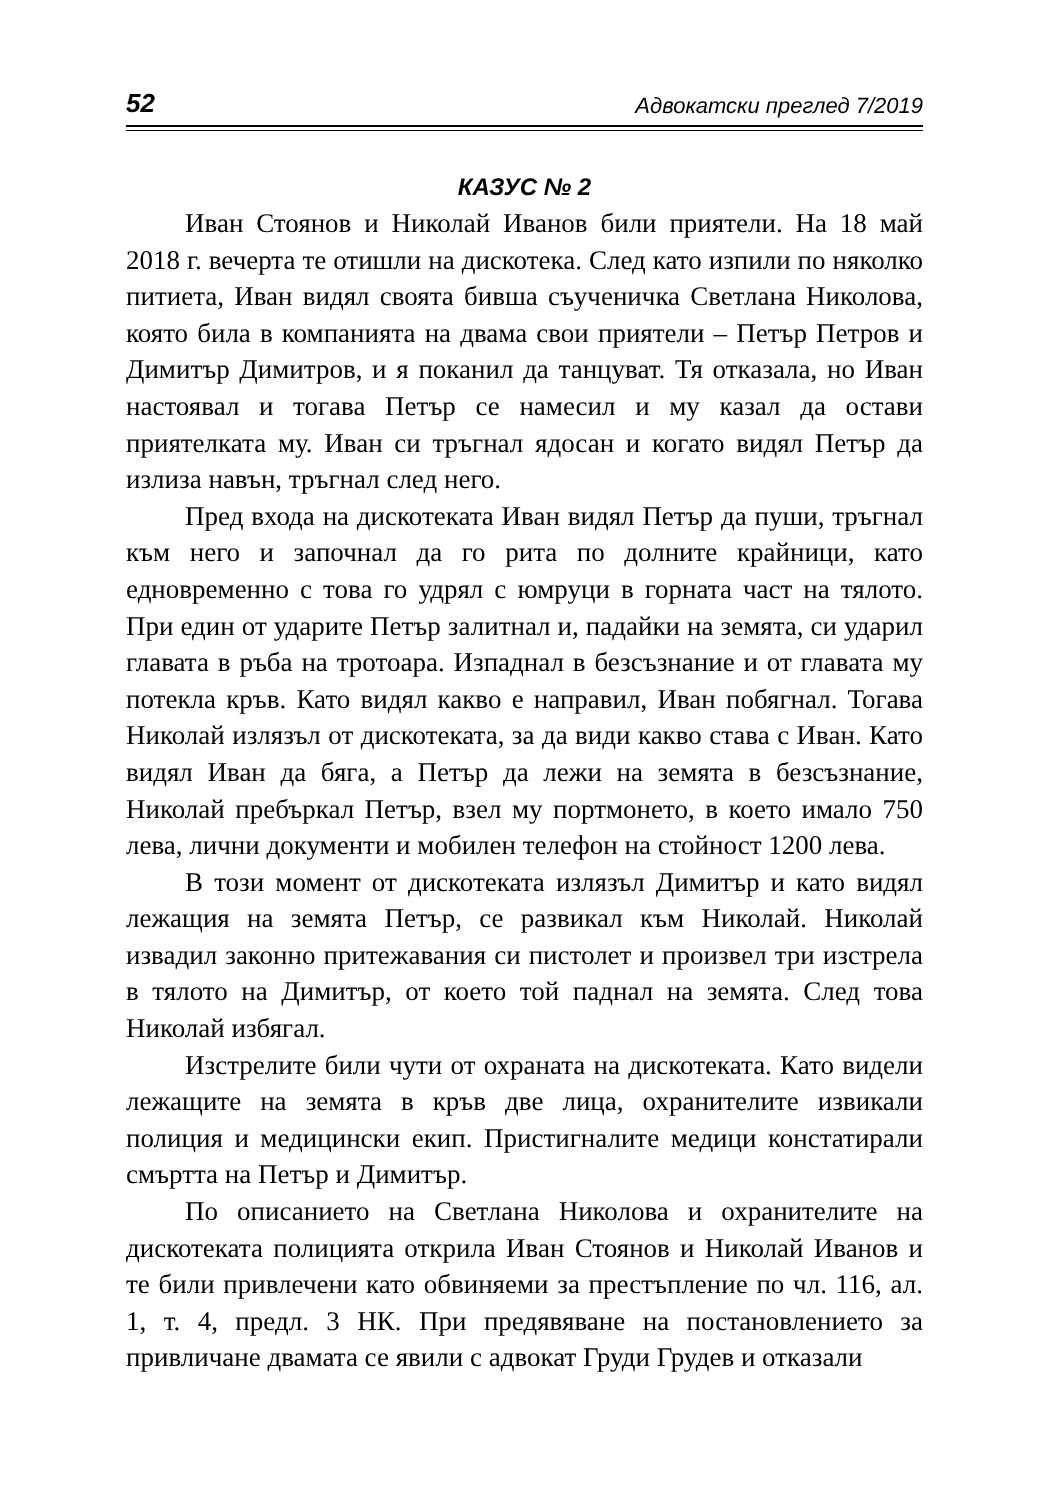52 Адвокатски преглед 7/2019
КАЗУС № 2
Иван Стоянов и Николай Иванов били приятели. На 18 май 2018 г. вечерта те отишли на дискотека. След като изпили по няколко питиета, Иван видял своята бивша съученичка Светлана Николова, която била в компанията на двама свои приятели – Петър Петров и Димитър Димитров, и я поканил да танцуват. Тя отказала, но Иван настоявал и тогава Петър се намесил и му казал да остави приятелката му. Иван си тръгнал ядосан и когато видял Петър да излиза навън, тръгнал след него.
Пред входа на дискотеката Иван видял Петър да пуши, тръгнал към него и започнал да го рита по долните крайници, като едновременно с това го удрял с юмруци в горната част на тялото. При един от ударите Петър залитнал и, падайки на земята, си ударил главата в ръба на тротоара. Изпаднал в безсъзнание и от главата му потекла кръв. Като видял какво е направил, Иван побягнал. Тогава Николай излязъл от дискотеката, за да види какво става с Иван. Като видял Иван да бяга, а Петър да лежи на земята в безсъзнание, Николай пребъркал Петър, взел му портмонето, в което имало 750 лева, лични документи и мобилен телефон на стойност 1200 лева.
В този момент от дискотеката излязъл Димитър и като видял лежащия на земята Петър, се развикал към Николай. Николай извадил законно притежавания си пистолет и произвел три изстрела в тялото на Димитър, от което той паднал на земята. След това Николай избягал.
Изстрелите били чути от охраната на дискотеката. Като видели лежащите на земята в кръв две лица, охранителите извикали полиция и медицински екип. Пристигналите медици констатирали смъртта на Петър и Димитър.
По описанието на Светлана Николова и охранителите на дискотеката полицията открила Иван Стоянов и Николай Иванов и те били привлечени като обвиняеми за престъпление по чл. 116, ал. 1, т. 4, предл. 3 НК. При предявяване на постановлението за привличане двамата се явили с адвокат Груди Грудев и отказали